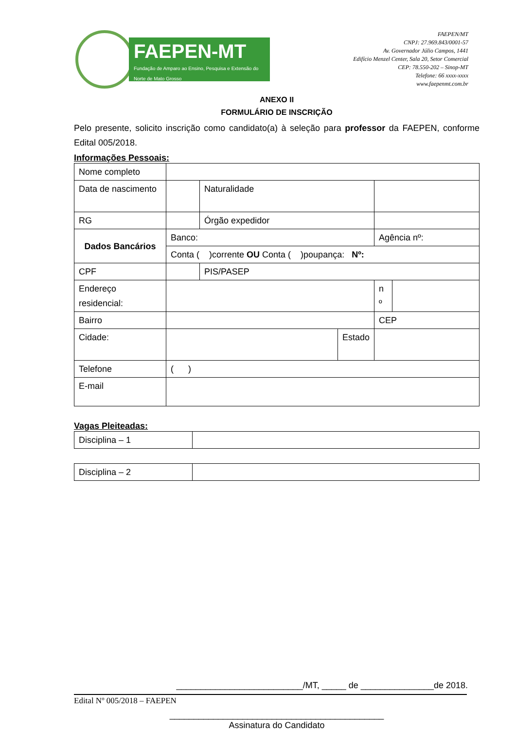FAEPEN-MT
Fundação de Amparo ao Ensino, Pesquisa e Extensão do Norte de Mato Grosso
FAEPEN/MT
CNPJ: 27.969.843/0001-57
Av. Governador Júlio Campos, 1441
Edifício Menzel Center, Sala 20, Setor Comercial
CEP: 78.550-202 – Sinop-MT
Telefone: 66 xxxx-xxxx
www.faepenmt.com.br
ANEXO II
FORMULÁRIO DE INSCRIÇÃO
Pelo presente, solicito inscrição como candidato(a) à seleção para professor da FAEPEN, conforme Edital 005/2018.
Informações Pessoais:
| Nome completo | | | | | |
| Data de nascimento | | Naturalidade | | | |
| RG | | Órgão expedidor | | | |
| Dados Bancários | Banco: | | | Agência nº: | |
| | Conta ( )corrente OU Conta ( )poupança: Nº: | | | | |
| CPF | | PIS/PASEP | | | |
| Endereço residencial: | | | | n º | |
| Bairro | | | | CEP | |
| Cidade: | | | Estado | | |
| Telefone | ( ) | | | | |
| E-mail | | | | | |
Vagas Pleiteadas:
| Disciplina – 1 | |
| Disciplina – 2 | |
__________________________/MT, _____ de _______________de 2018.
____________________________________________
Assinatura do Candidato
Edital Nº 005/2018 – FAEPEN